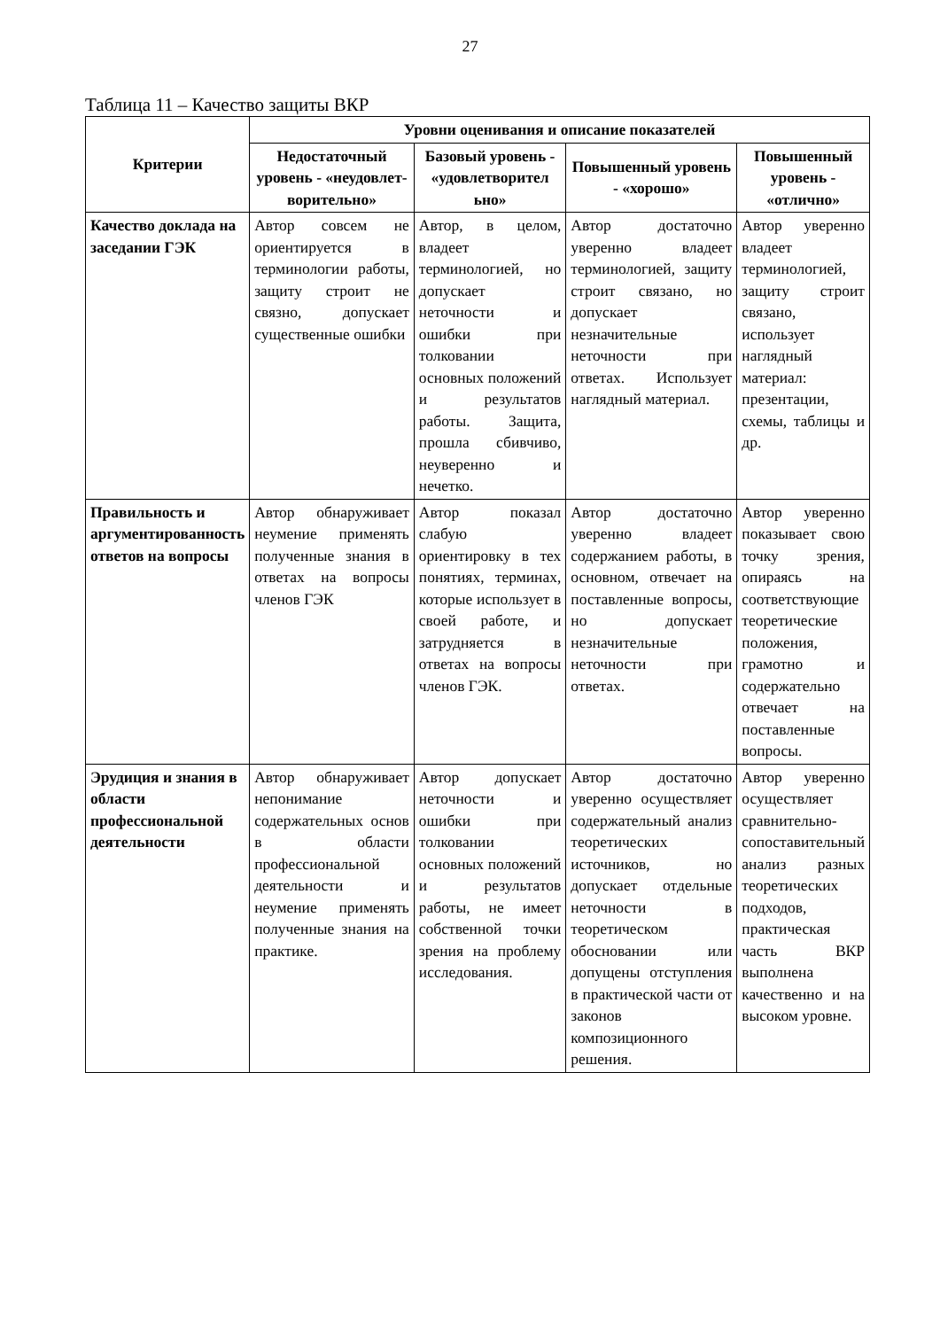27
Таблица 11 – Качество защиты ВКР
| Критерии | Уровни оценивания и описание показателей | | | |
| --- | --- | --- | --- | --- |
| | Недостаточный уровень - «неудовлет-ворительно» | Базовый уровень - «удовлетворител ьно» | Повышенный уровень - «хорошо» | Повышенный уровень - «отлично» |
| Качество доклада на заседании ГЭК | Автор совсем не ориентируется в терминологии работы, защиту строит не связно, допускает существенные ошибки | Автор, в целом, владеет терминологией, но допускает неточности и ошибки при толковании основных положений и результатов работы. Защита, прошла сбивчиво, неуверенно и нечетко. | Автор достаточно уверенно владеет терминологией, защиту строит связано, но допускает незначительные неточности при ответах. Использует наглядный материал. | Автор уверенно владеет терминологией, защиту строит связано, использует наглядный материал: презентации, схемы, таблицы и др. |
| Правильность и аргументированность ответов на вопросы | Автор обнаруживает неумение применять полученные знания в ответах на вопросы членов ГЭК | Автор показал слабую ориентировку в тех понятиях, терминах, которые использует в своей работе, и затрудняется в ответах на вопросы членов ГЭК. | Автор достаточно уверенно владеет содержанием работы, в основном, отвечает на поставленные вопросы, но допускает незначительные неточности при ответах. | Автор уверенно показывает свою точку зрения, опираясь на соответствующие теоретические положения, грамотно и содержательно отвечает на поставленные вопросы. |
| Эрудиция и знания в области профессиональной деятельности | Автор обнаруживает непонимание содержательных основ в области профессиональной деятельности и неумение применять полученные знания на практике. | Автор допускает неточности и ошибки при толковании основных положений и результатов работы, не имеет собственной точки зрения на проблему исследования. | Автор достаточно уверенно осуществляет содержательный анализ теоретических источников, но допускает отдельные неточности в теоретическом обосновании или допущены отступления в практической части от законов композиционного решения. | Автор уверенно осуществляет сравнительно- сопоставительный анализ разных теоретических подходов, практическая часть ВКР выполнена качественно и на высоком уровне. |